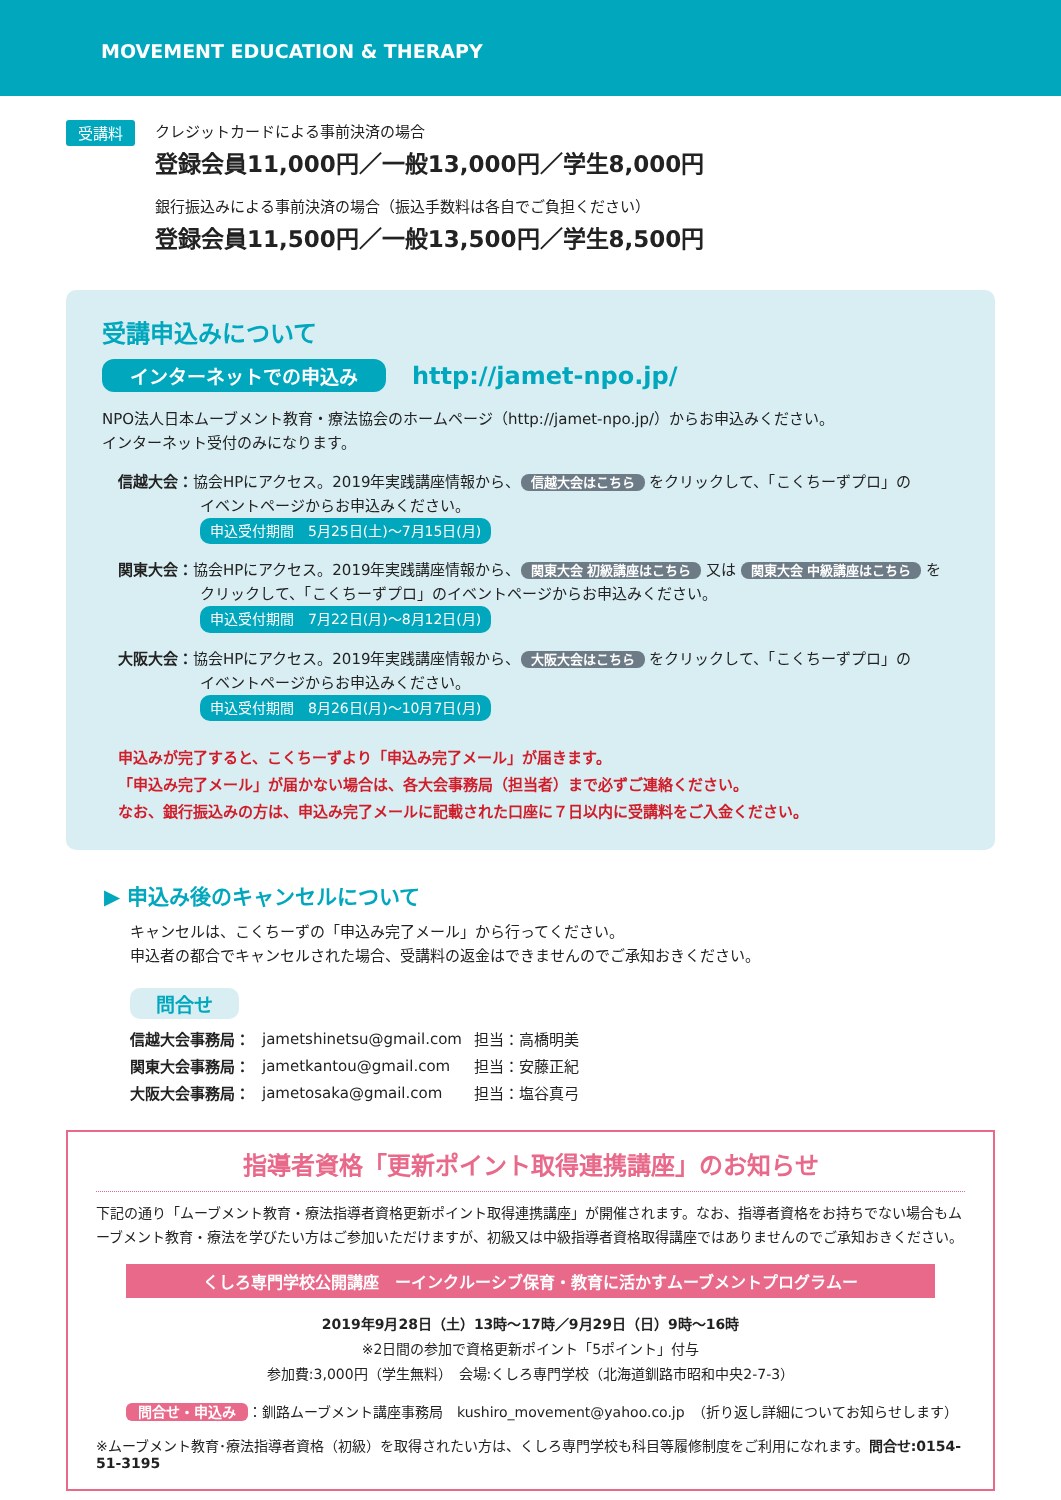MOVEMENT EDUCATION & THERAPY
受講料
クレジットカードによる事前決済の場合
登録会員11,000円／一般13,000円／学生8,000円
銀行振込みによる事前決済の場合（振込手数料は各自でご負担ください）
登録会員11,500円／一般13,500円／学生8,500円
受講申込みについて
インターネットでの申込み http://jamet-npo.jp/
NPO法人日本ムーブメント教育・療法協会のホームページ（http://jamet-npo.jp/）からお申込みください。
インターネット受付のみになります。
信越大会：協会HPにアクセス。2019年実践講座情報から、 信越大会はこちら をクリックして、「こくちーずプロ」の
イベントページからお申込みください。
申込受付期間　5月25日(土)～7月15日(月)
関東大会：協会HPにアクセス。2019年実践講座情報から、 関東大会 初級講座はこちら 又は 関東大会 中級講座はこちら を
クリックして、「こくちーずプロ」のイベントページからお申込みください。
申込受付期間　7月22日(月)～8月12日(月)
大阪大会：協会HPにアクセス。2019年実践講座情報から、 大阪大会はこちら をクリックして、「こくちーずプロ」の
イベントページからお申込みください。
申込受付期間　8月26日(月)～10月7日(月)
申込みが完了すると、こくちーずより「申込み完了メール」が届きます。
「申込み完了メール」が届かない場合は、各大会事務局（担当者）まで必ずご連絡ください。
なお、銀行振込みの方は、申込み完了メールに記載された口座に７日以内に受講料をご入金ください。
▶ 申込み後のキャンセルについて
キャンセルは、こくちーずの「申込み完了メール」から行ってください。
申込者の都合でキャンセルされた場合、受講料の返金はできませんのでご承知おきください。
問合せ
| 信越大会事務局： | jametshinetsu@gmail.com | 担当：高橋明美 |
| 関東大会事務局： | jametkantou@gmail.com | 担当：安藤正紀 |
| 大阪大会事務局： | jametosaka@gmail.com | 担当：塩谷真弓 |
指導者資格「更新ポイント取得連携講座」のお知らせ
下記の通り「ムーブメント教育・療法指導者資格更新ポイント取得連携講座」が開催されます。なお、指導者資格をお持ちでない場合もムーブメント教育・療法を学びたい方はご参加いただけますが、初級又は中級指導者資格取得講座ではありませんのでご承知おきください。
くしろ専門学校公開講座　ーインクルーシブ保育・教育に活かすムーブメントプログラムー
2019年9月28日（土）13時～17時／9月29日（日）9時～16時
※2日間の参加で資格更新ポイント「5ポイント」付与
参加費:3,000円（学生無料）　会場:くしろ専門学校（北海道釧路市昭和中央2-7-3）
問合せ・申込み ：釧路ムーブメント講座事務局　kushiro_movement@yahoo.co.jp　（折り返し詳細についてお知らせします）
※ムーブメント教育･療法指導者資格（初級）を取得されたい方は、くしろ専門学校も科目等履修制度をご利用になれます。問合せ:0154-51-3195